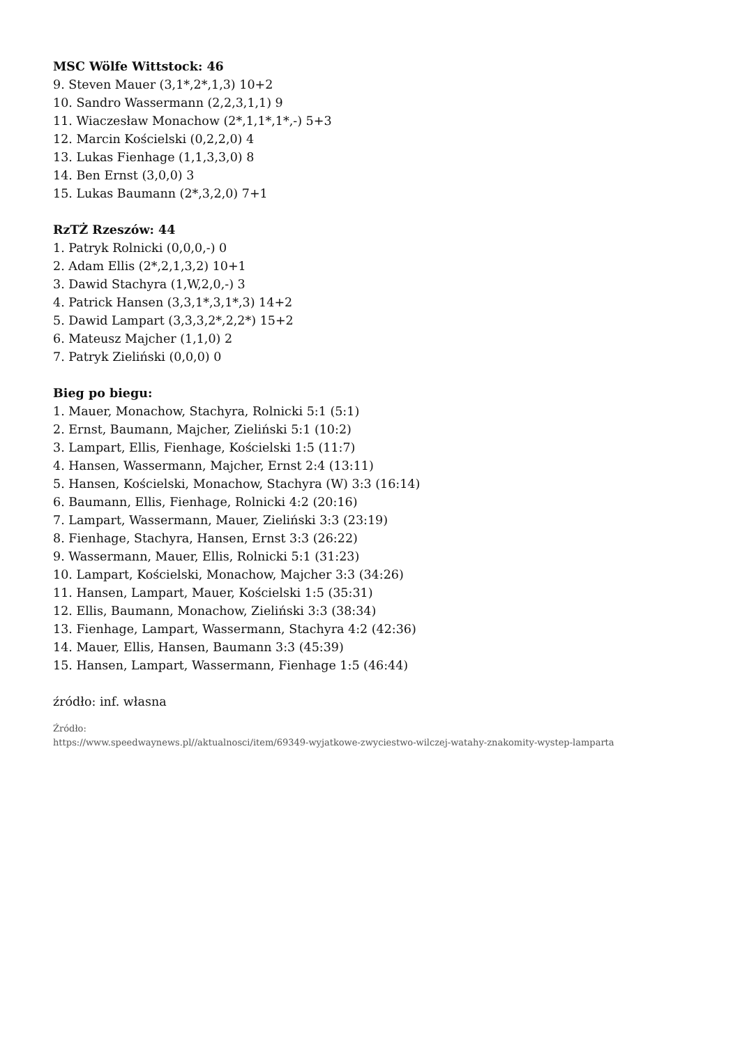MSC Wölfe Wittstock: 46
9. Steven Mauer (3,1*,2*,1,3) 10+2
10. Sandro Wassermann (2,2,3,1,1) 9
11. Wiaczesław Monachow (2*,1,1*,1*,-) 5+3
12. Marcin Kościelski (0,2,2,0) 4
13. Lukas Fienhage (1,1,3,3,0) 8
14. Ben Ernst (3,0,0) 3
15. Lukas Baumann (2*,3,2,0) 7+1
RzTŻ Rzeszów: 44
1. Patryk Rolnicki (0,0,0,-) 0
2. Adam Ellis (2*,2,1,3,2) 10+1
3. Dawid Stachyra (1,W,2,0,-) 3
4. Patrick Hansen (3,3,1*,3,1*,3) 14+2
5. Dawid Lampart (3,3,3,2*,2,2*) 15+2
6. Mateusz Majcher (1,1,0) 2
7. Patryk Zieliński (0,0,0) 0
Bieg po biegu:
1. Mauer, Monachow, Stachyra, Rolnicki 5:1 (5:1)
2. Ernst, Baumann, Majcher, Zieliński 5:1 (10:2)
3. Lampart, Ellis, Fienhage, Kościelski 1:5 (11:7)
4. Hansen, Wassermann, Majcher, Ernst 2:4 (13:11)
5. Hansen, Kościelski, Monachow, Stachyra (W) 3:3 (16:14)
6. Baumann, Ellis, Fienhage, Rolnicki 4:2 (20:16)
7. Lampart, Wassermann, Mauer, Zieliński 3:3 (23:19)
8. Fienhage, Stachyra, Hansen, Ernst 3:3 (26:22)
9. Wassermann, Mauer, Ellis, Rolnicki 5:1 (31:23)
10. Lampart, Kościelski, Monachow, Majcher 3:3 (34:26)
11. Hansen, Lampart, Mauer, Kościelski 1:5 (35:31)
12. Ellis, Baumann, Monachow, Zieliński 3:3 (38:34)
13. Fienhage, Lampart, Wassermann, Stachyra 4:2 (42:36)
14. Mauer, Ellis, Hansen, Baumann 3:3 (45:39)
15. Hansen, Lampart, Wassermann, Fienhage 1:5 (46:44)
źródło: inf. własna
Źródło:
https://www.speedwaynews.pl//aktualnosci/item/69349-wyjatkowe-zwyciestwo-wilczej-watahy-znakomity-wystep-lamparta